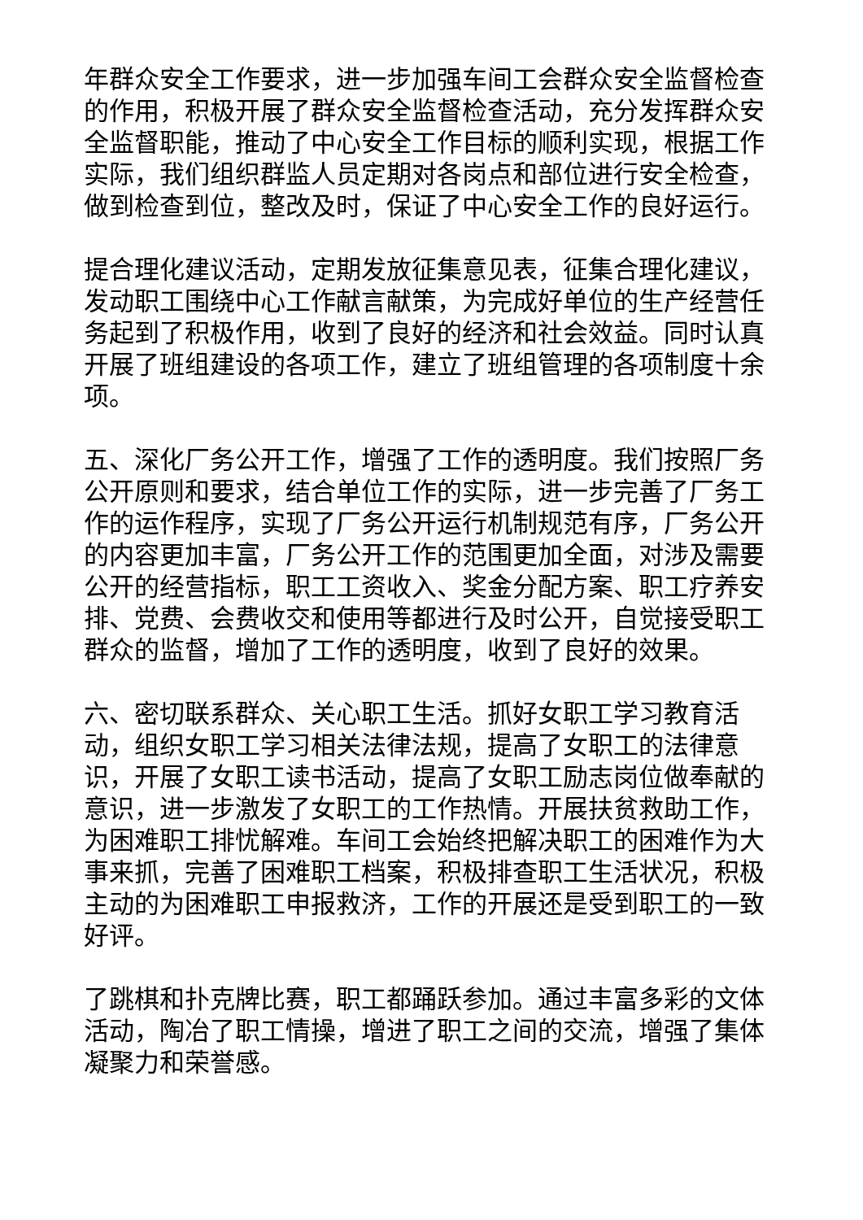年群众安全工作要求，进一步加强车间工会群众安全监督检查的作用，积极开展了群众安全监督检查活动，充分发挥群众安全监督职能，推动了中心安全工作目标的顺利实现，根据工作实际，我们组织群监人员定期对各岗点和部位进行安全检查，做到检查到位，整改及时，保证了中心安全工作的良好运行。
提合理化建议活动，定期发放征集意见表，征集合理化建议，发动职工围绕中心工作献言献策，为完成好单位的生产经营任务起到了积极作用，收到了良好的经济和社会效益。同时认真开展了班组建设的各项工作，建立了班组管理的各项制度十余项。
五、深化厂务公开工作，增强了工作的透明度。我们按照厂务公开原则和要求，结合单位工作的实际，进一步完善了厂务工作的运作程序，实现了厂务公开运行机制规范有序，厂务公开的内容更加丰富，厂务公开工作的范围更加全面，对涉及需要公开的经营指标，职工工资收入、奖金分配方案、职工疗养安排、党费、会费收交和使用等都进行及时公开，自觉接受职工群众的监督，增加了工作的透明度，收到了良好的效果。
六、密切联系群众、关心职工生活。抓好女职工学习教育活动，组织女职工学习相关法律法规，提高了女职工的法律意识，开展了女职工读书活动，提高了女职工励志岗位做奉献的意识，进一步激发了女职工的工作热情。开展扶贫救助工作，为困难职工排忧解难。车间工会始终把解决职工的困难作为大事来抓，完善了困难职工档案，积极排查职工生活状况，积极主动的为困难职工申报救济，工作的开展还是受到职工的一致好评。
了跳棋和扑克牌比赛，职工都踊跃参加。通过丰富多彩的文体活动，陶冶了职工情操，增进了职工之间的交流，增强了集体凝聚力和荣誉感。